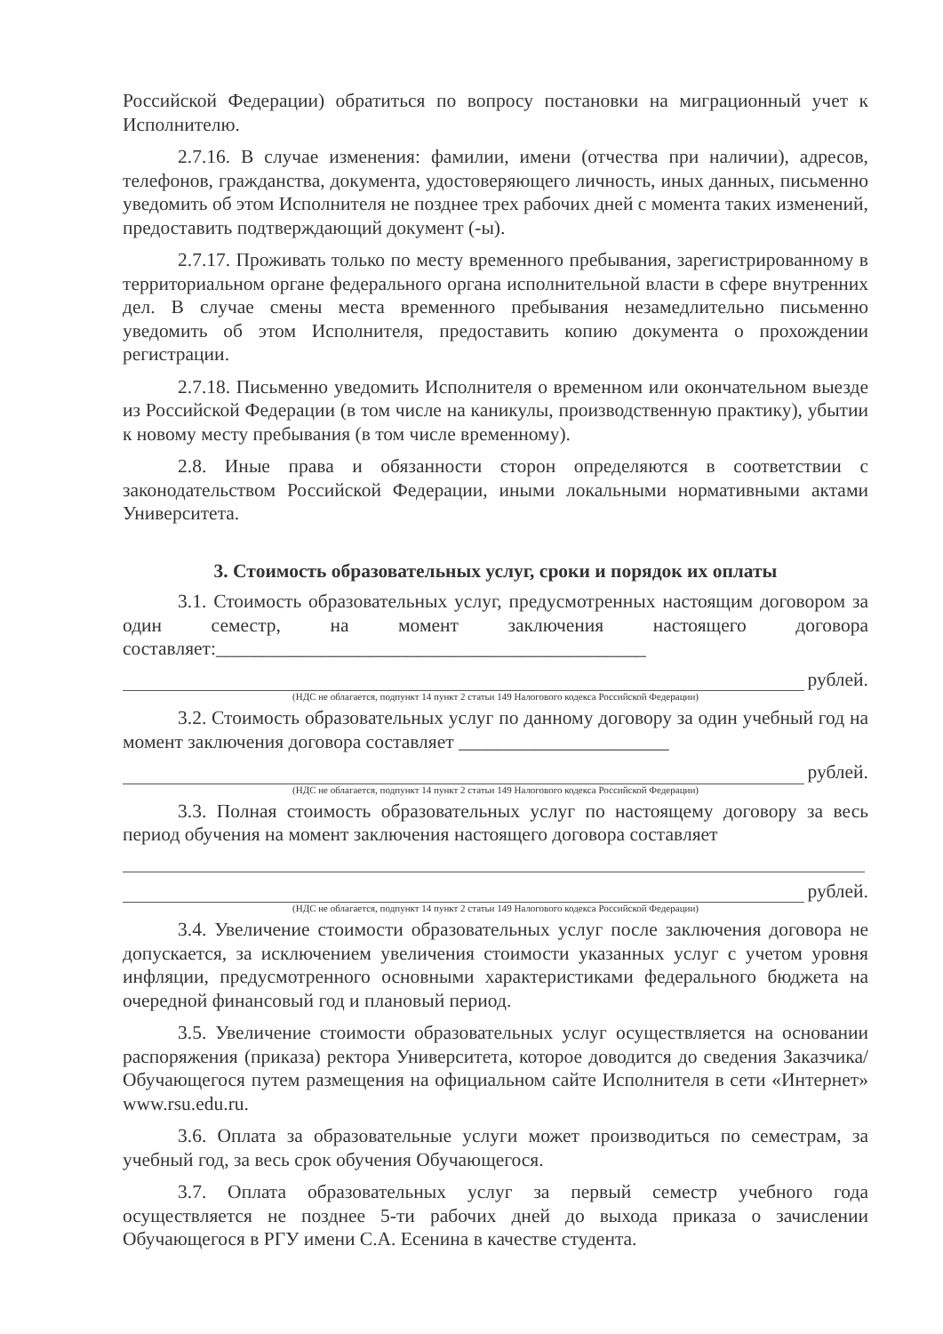Российской Федерации) обратиться по вопросу постановки на миграционный учет к Исполнителю.
2.7.16. В случае изменения: фамилии, имени (отчества при наличии), адресов, телефонов, гражданства, документа, удостоверяющего личность, иных данных, письменно уведомить об этом Исполнителя не позднее трех рабочих дней с момента таких изменений, предоставить подтверждающий документ (-ы).
2.7.17. Проживать только по месту временного пребывания, зарегистрированному в территориальном органе федерального органа исполнительной власти в сфере внутренних дел. В случае смены места временного пребывания незамедлительно письменно уведомить об этом Исполнителя, предоставить копию документа о прохождении регистрации.
2.7.18. Письменно уведомить Исполнителя о временном или окончательном выезде из Российской Федерации (в том числе на каникулы, производственную практику), убытии к новому месту пребывания (в том числе временному).
2.8. Иные права и обязанности сторон определяются в соответствии с законодательством Российской Федерации, иными локальными нормативными актами Университета.
3. Стоимость образовательных услуг, сроки и порядок их оплаты
3.1. Стоимость образовательных услуг, предусмотренных настоящим договором за один семестр, на момент заключения настоящего договора составляет:_____________________________________________
рублей.
(НДС не облагается, подпункт 14 пункт 2 статьи 149 Налогового кодекса Российской Федерации)
3.2. Стоимость образовательных услуг по данному договору за один учебный год на момент заключения договора составляет ______________________
рублей.
(НДС не облагается, подпункт 14 пункт 2 статьи 149 Налогового кодекса Российской Федерации)
3.3. Полная стоимость образовательных услуг по настоящему договору за весь период обучения на момент заключения настоящего договора составляет
рублей.
(НДС не облагается, подпункт 14 пункт 2 статьи 149 Налогового кодекса Российской Федерации)
3.4. Увеличение стоимости образовательных услуг после заключения договора не допускается, за исключением увеличения стоимости указанных услуг с учетом уровня инфляции, предусмотренного основными характеристиками федерального бюджета на очередной финансовый год и плановый период.
3.5. Увеличение стоимости образовательных услуг осуществляется на основании распоряжения (приказа) ректора Университета, которое доводится до сведения Заказчика/Обучающегося путем размещения на официальном сайте Исполнителя в сети «Интернет» www.rsu.edu.ru.
3.6. Оплата за образовательные услуги может производиться по семестрам, за учебный год, за весь срок обучения Обучающегося.
3.7. Оплата образовательных услуг за первый семестр учебного года осуществляется не позднее 5-ти рабочих дней до выхода приказа о зачислении Обучающегося в РГУ имени С.А. Есенина в качестве студента.